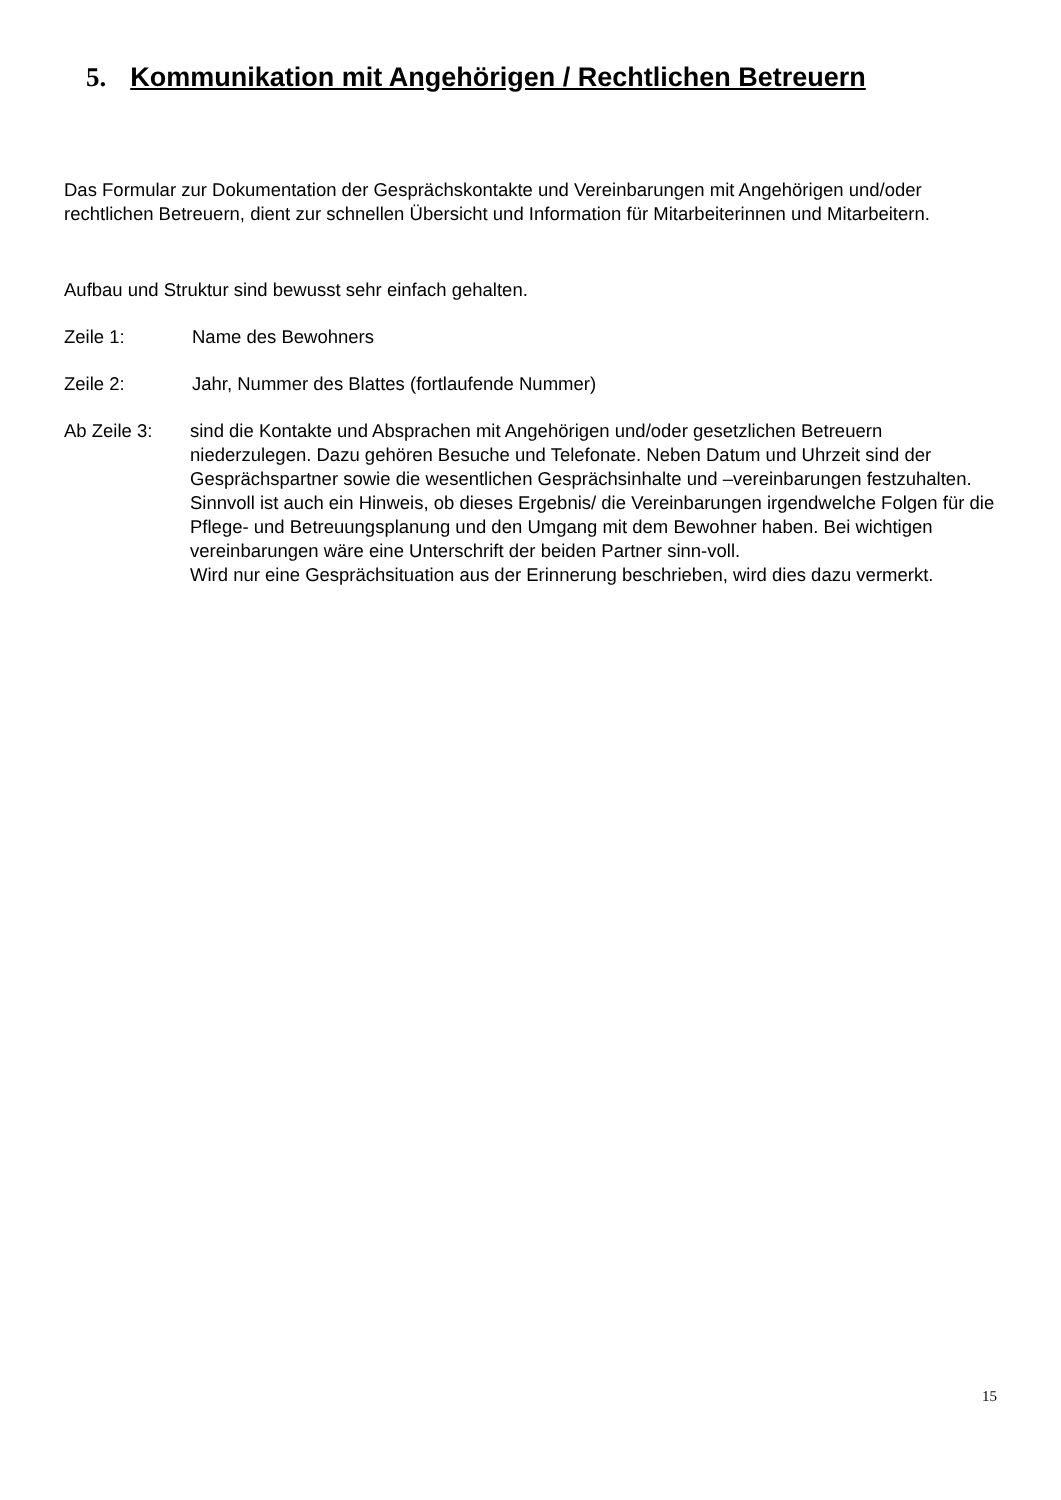5. Kommunikation mit Angehörigen / Rechtlichen Betreuern
Das Formular zur Dokumentation der Gesprächskontakte und Vereinbarungen mit Angehörigen und/oder rechtlichen Betreuern, dient zur schnellen Übersicht und Information für Mitarbeiterinnen und Mitarbeitern.
Aufbau und Struktur sind bewusst sehr einfach gehalten.
Zeile 1: Name des Bewohners
Zeile 2: Jahr, Nummer des Blattes (fortlaufende Nummer)
Ab Zeile 3: sind die Kontakte und Absprachen mit Angehörigen und/oder gesetzlichen Betreuern niederzulegen. Dazu gehören Besuche und Telefonate. Neben Datum und Uhrzeit sind der Gesprächspartner sowie die wesentlichen Gesprächsinhalte und –vereinbarungen festzuhalten.
Sinnvoll ist auch ein Hinweis, ob dieses Ergebnis/ die Vereinbarungen irgendwelche Folgen für die Pflege- und Betreuungsplanung und den Umgang mit dem Bewohner haben. Bei wichtigen vereinbarungen wäre eine Unterschrift der beiden Partner sinn-voll.
Wird nur eine Gesprächsituation aus der Erinnerung beschrieben, wird dies dazu vermerkt.
15